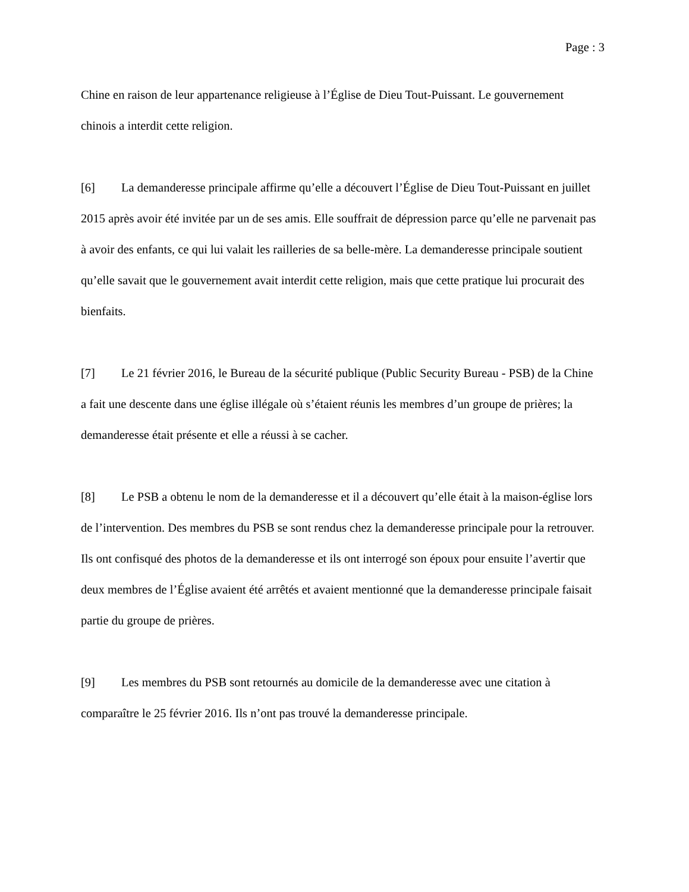Page : 3
Chine en raison de leur appartenance religieuse à l’Église de Dieu Tout-Puissant. Le gouvernement chinois a interdit cette religion.
[6] La demanderesse principale affirme qu’elle a découvert l’Église de Dieu Tout-Puissant en juillet 2015 après avoir été invitée par un de ses amis. Elle souffrait de dépression parce qu’elle ne parvenait pas à avoir des enfants, ce qui lui valait les railleries de sa belle-mère. La demanderesse principale soutient qu’elle savait que le gouvernement avait interdit cette religion, mais que cette pratique lui procurait des bienfaits.
[7] Le 21 février 2016, le Bureau de la sécurité publique (Public Security Bureau - PSB) de la Chine a fait une descente dans une église illégale où s’étaient réunis les membres d’un groupe de prières; la demanderesse était présente et elle a réussi à se cacher.
[8] Le PSB a obtenu le nom de la demanderesse et il a découvert qu’elle était à la maison-église lors de l’intervention. Des membres du PSB se sont rendus chez la demanderesse principale pour la retrouver. Ils ont confisqué des photos de la demanderesse et ils ont interrogé son époux pour ensuite l’avertir que deux membres de l’Église avaient été arrêtés et avaient mentionné que la demanderesse principale faisait partie du groupe de prières.
[9] Les membres du PSB sont retournés au domicile de la demanderesse avec une citation à comparaître le 25 février 2016. Ils n’ont pas trouvé la demanderesse principale.